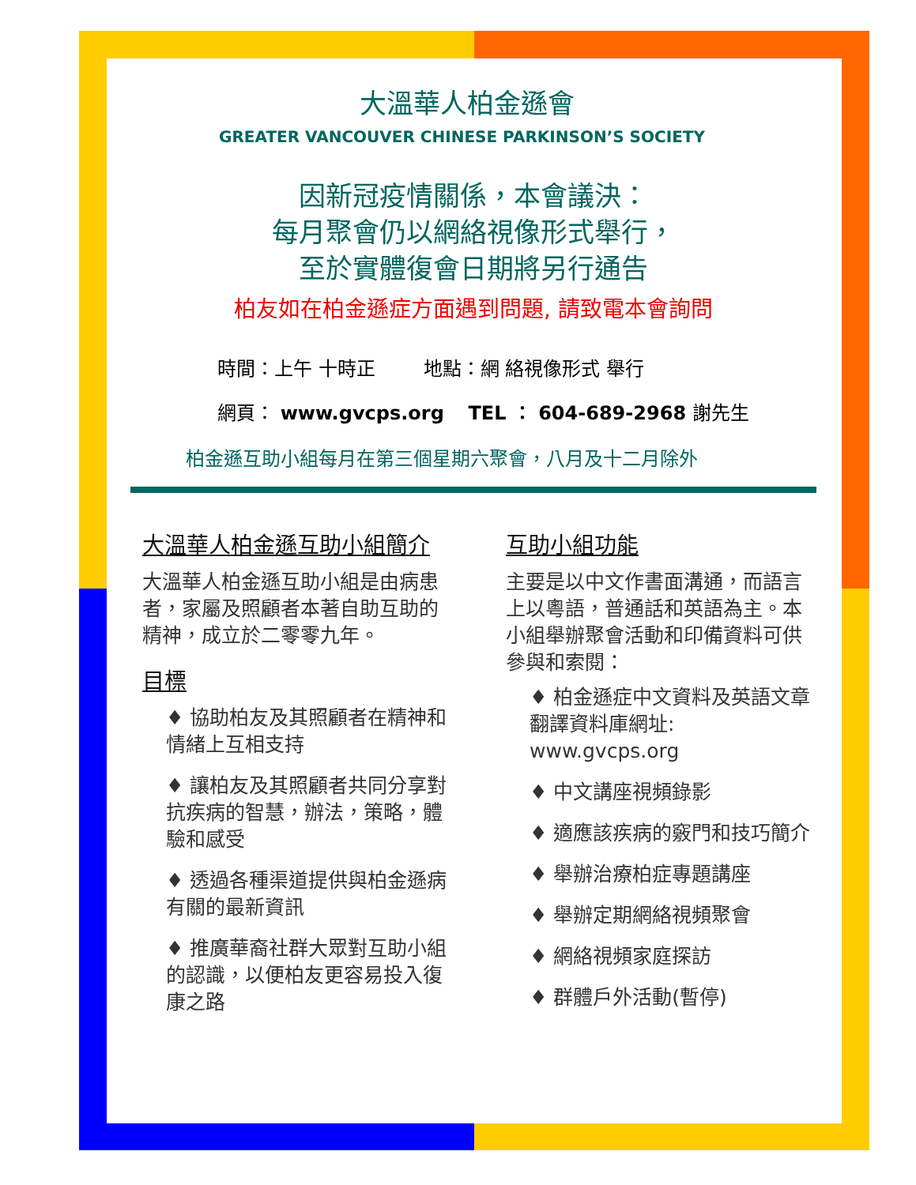大溫華人柏金遜會
GREATER VANCOUVER CHINESE PARKINSON’S SOCIETY
因新冠疫情關係，本會議決：
每月聚會仍以網絡視像形式舉行，
至於實體復會日期將另行通告
柏友如在柏金遜症方面遇到問題, 請致電本會詢問
時間：上午 十時正 地點：網 絡視像形式 舉行
網頁： www.gvcps.org TEL ： 604-689-2968 謝先生
柏金遜互助小組每月在第三個星期六聚會，八月及十二月除外
大溫華人柏金遜互助小組簡介
大溫華人柏金遜互助小組是由病患者，家屬及照顧者本著自助互助的精神，成立於二零零九年。
目標
♦ 協助柏友及其照顧者在精神和情緒上互相支持
♦ 讓柏友及其照顧者共同分享對抗疾病的智慧，辦法，策略，體驗和感受
♦ 透過各種渠道提供與柏金遜病有關的最新資訊
♦ 推廣華裔社群大眾對互助小組的認識，以便柏友更容易投入復康之路
互助小組功能
主要是以中文作書面溝通，而語言上以粵語，普通話和英語為主。本小組舉辦聚會活動和印備資料可供參與和索閱：
♦ 柏金遜症中文資料及英語文章翻譯資料庫網址:
www.gvcps.org
♦ 中文講座視頻錄影
♦ 適應該疾病的竅門和技巧簡介
♦ 舉辦治療柏症專題講座
♦ 舉辦定期網絡視頻聚會
♦ 網絡視頻家庭探訪
♦ 群體戶外活動(暫停)